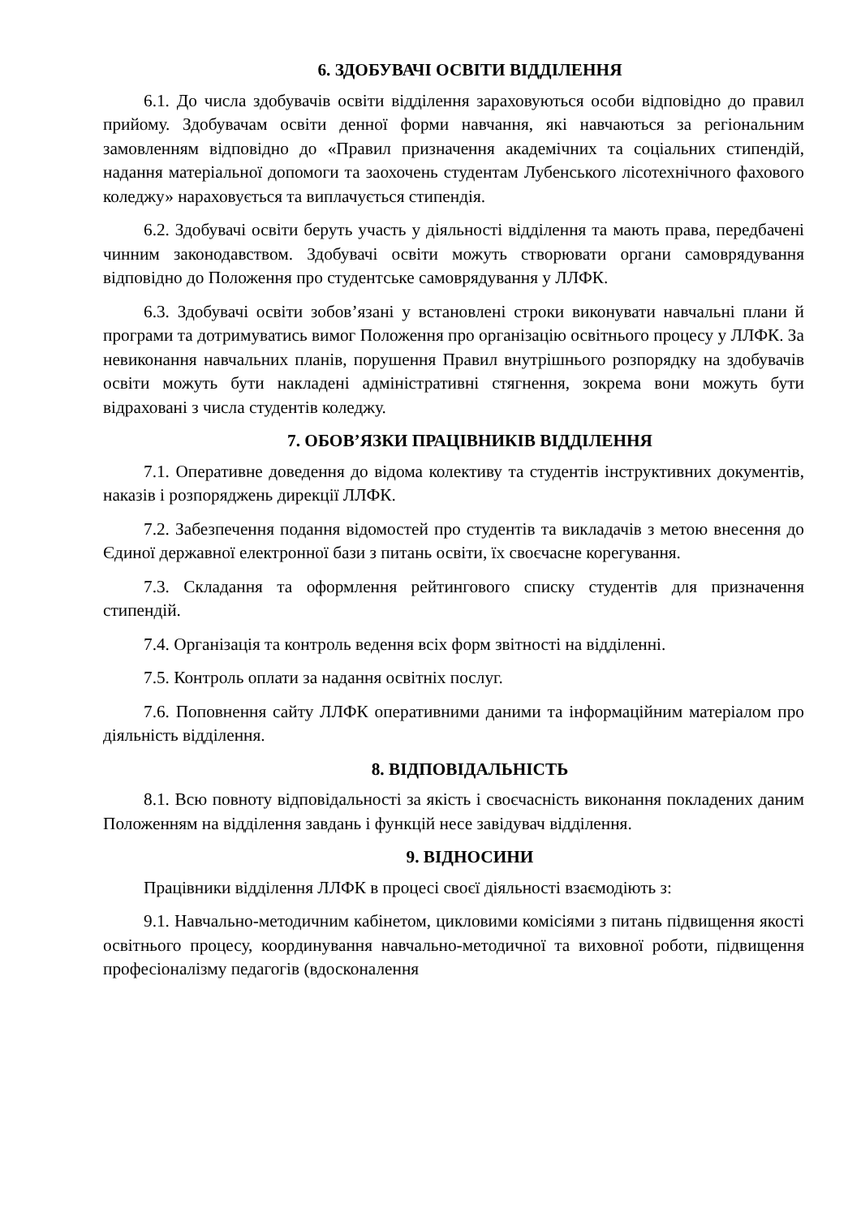6. ЗДОБУВАЧІ ОСВІТИ ВІДДІЛЕННЯ
6.1. До числа здобувачів освіти відділення зараховуються особи відповідно до правил прийому. Здобувачам освіти денної форми навчання, які навчаються за регіональним замовленням відповідно до «Правил призначення академічних та соціальних стипендій, надання матеріальної допомоги та заохочень студентам Лубенського лісотехнічного фахового коледжу» нараховується та виплачується стипендія.
6.2. Здобувачі освіти беруть участь у діяльності відділення та мають права, передбачені чинним законодавством. Здобувачі освіти можуть створювати органи самоврядування відповідно до Положення про студентське самоврядування у ЛЛФК.
6.3. Здобувачі освіти зобов’язані у встановлені строки виконувати навчальні плани й програми та дотримуватись вимог Положення про організацію освітнього процесу у ЛЛФК. За невиконання навчальних планів, порушення Правил внутрішнього розпорядку на здобувачів освіти можуть бути накладені адміністративні стягнення, зокрема вони можуть бути відраховані з числа студентів коледжу.
7. ОБОВ’ЯЗКИ ПРАЦІВНИКІВ ВІДДІЛЕННЯ
7.1. Оперативне доведення до відома колективу та студентів інструктивних документів, наказів і розпоряджень дирекції ЛЛФК.
7.2. Забезпечення подання відомостей про студентів та викладачів з метою внесення до Єдиної державної електронної бази з питань освіти, їх своєчасне корегування.
7.3. Складання та оформлення рейтингового списку студентів для призначення стипендій.
7.4. Організація та контроль ведення всіх форм звітності на відділенні.
7.5. Контроль оплати за надання освітніх послуг.
7.6. Поповнення сайту ЛЛФК оперативними даними та інформаційним матеріалом про діяльність відділення.
8. ВІДПОВІДАЛЬНІСТЬ
8.1. Всю повноту відповідальності за якість і своєчасність виконання покладених даним Положенням на відділення завдань і функцій несе завідувач відділення.
9. ВІДНОСИНИ
Працівники відділення ЛЛФК в процесі своєї діяльності взаємодіють з:
9.1. Навчально-методичним кабінетом, цикловими комісіями з питань підвищення якості освітнього процесу, координування навчально-методичної та виховної роботи, підвищення професіоналізму педагогів (вдосконалення